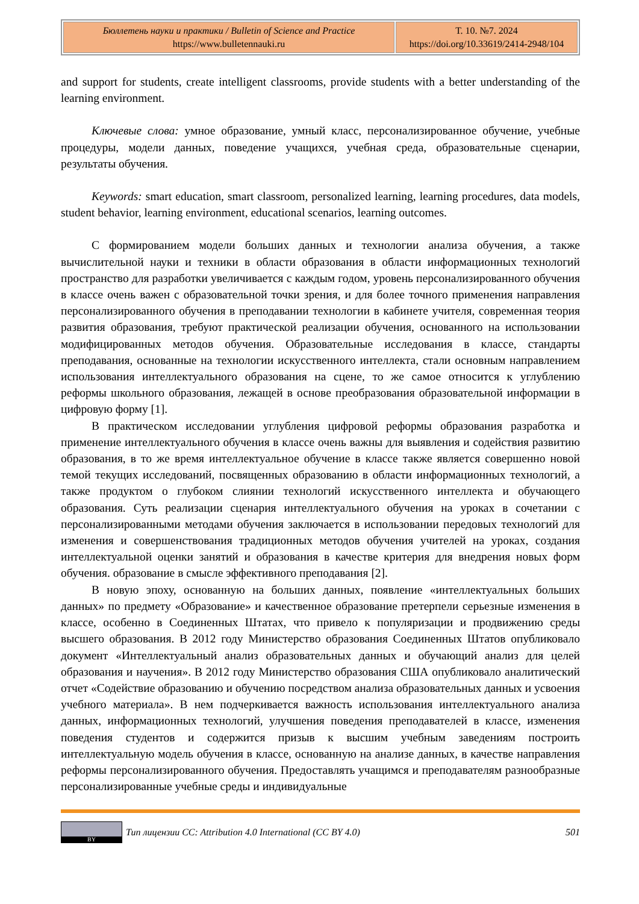| Бюллетень науки и практики / Bulletin of Science and Practice https://www.bulletennauki.ru | Т. 10. №7. 2024 https://doi.org/10.33619/2414-2948/104 |
and support for students, create intelligent classrooms, provide students with a better understanding of the learning environment.
Ключевые слова: умное образование, умный класс, персонализированное обучение, учебные процедуры, модели данных, поведение учащихся, учебная среда, образовательные сценарии, результаты обучения.
Keywords: smart education, smart classroom, personalized learning, learning procedures, data models, student behavior, learning environment, educational scenarios, learning outcomes.
С формированием модели больших данных и технологии анализа обучения, а также вычислительной науки и техники в области образования в области информационных технологий пространство для разработки увеличивается с каждым годом, уровень персонализированного обучения в классе очень важен с образовательной точки зрения, и для более точного применения направления персонализированного обучения в преподавании технологии в кабинете учителя, современная теория развития образования, требуют практической реализации обучения, основанного на использовании модифицированных методов обучения. Образовательные исследования в классе, стандарты преподавания, основанные на технологии искусственного интеллекта, стали основным направлением использования интеллектуального образования на сцене, то же самое относится к углублению реформы школьного образования, лежащей в основе преобразования образовательной информации в цифровую форму [1].
В практическом исследовании углубления цифровой реформы образования разработка и применение интеллектуального обучения в классе очень важны для выявления и содействия развитию образования, в то же время интеллектуальное обучение в классе также является совершенно новой темой текущих исследований, посвященных образованию в области информационных технологий, а также продуктом о глубоком слиянии технологий искусственного интеллекта и обучающего образования. Суть реализации сценария интеллектуального обучения на уроках в сочетании с персонализированными методами обучения заключается в использовании передовых технологий для изменения и совершенствования традиционных методов обучения учителей на уроках, создания интеллектуальной оценки занятий и образования в качестве критерия для внедрения новых форм обучения. образование в смысле эффективного преподавания [2].
В новую эпоху, основанную на больших данных, появление «интеллектуальных больших данных» по предмету «Образование» и качественное образование претерпели серьезные изменения в классе, особенно в Соединенных Штатах, что привело к популяризации и продвижению среды высшего образования. В 2012 году Министерство образования Соединенных Штатов опубликовало документ «Интеллектуальный анализ образовательных данных и обучающий анализ для целей образования и научения». В 2012 году Министерство образования США опубликовало аналитический отчет «Содействие образованию и обучению посредством анализа образовательных данных и усвоения учебного материала». В нем подчеркивается важность использования интеллектуального анализа данных, информационных технологий, улучшения поведения преподавателей в классе, изменения поведения студентов и содержится призыв к высшим учебным заведениям построить интеллектуальную модель обучения в классе, основанную на анализе данных, в качестве направления реформы персонализированного обучения. Предоставлять учащимся и преподавателям разнообразные персонализированные учебные среды и индивидуальные
BY
Тип лицензии CC: Attribution 4.0 International (CC BY 4.0) 501